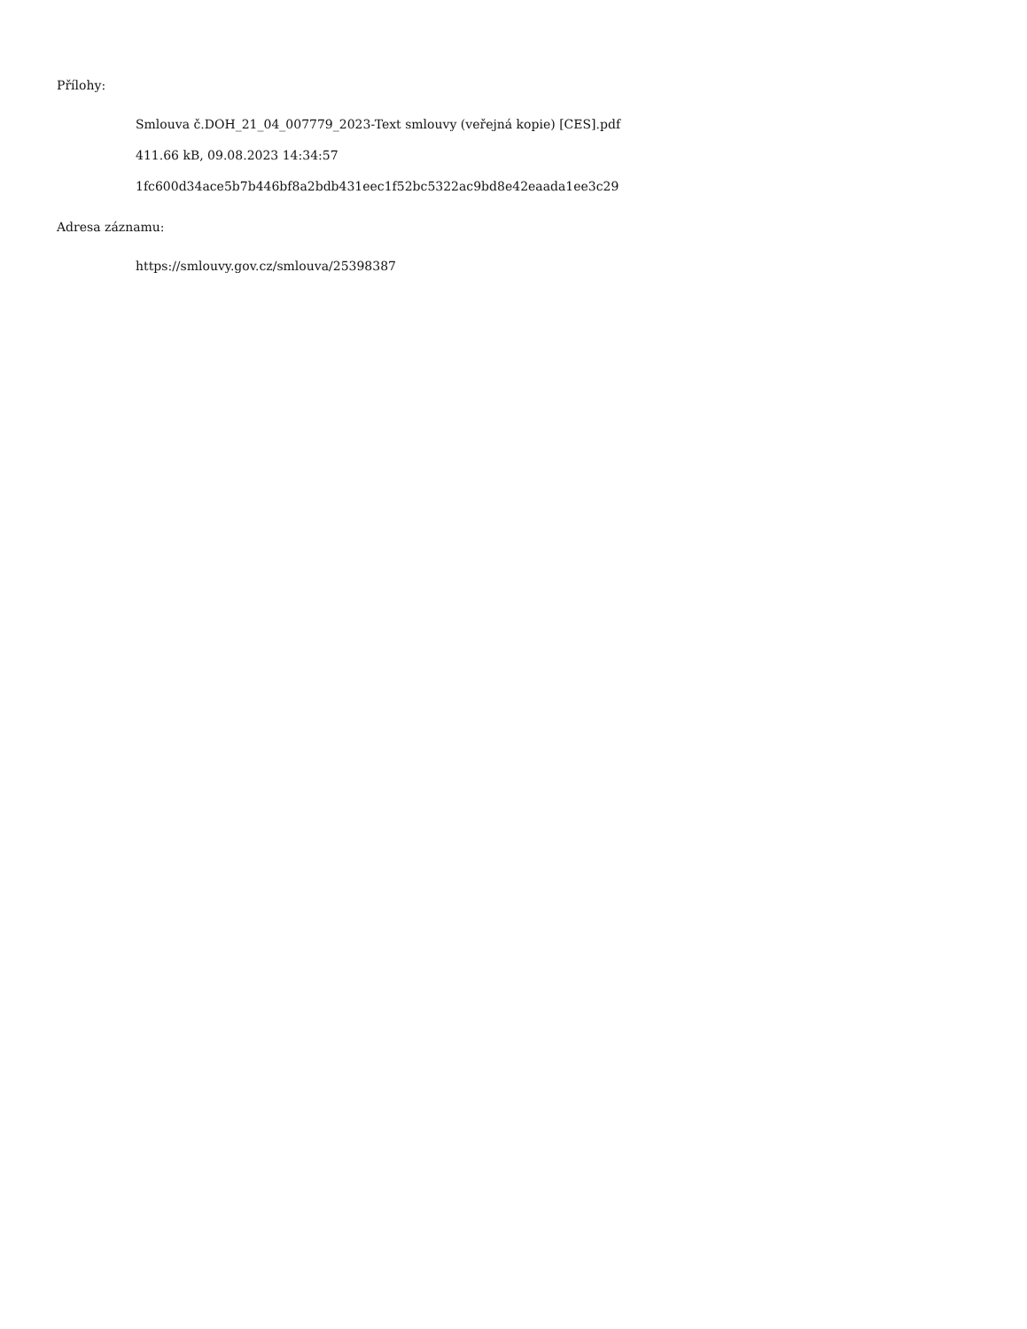Přílohy:
Smlouva č.DOH_21_04_007779_2023-Text smlouvy (veřejná kopie) [CES].pdf
411.66 kB, 09.08.2023 14:34:57
1fc600d34ace5b7b446bf8a2bdb431eec1f52bc5322ac9bd8e42eaada1ee3c29
Adresa záznamu:
https://smlouvy.gov.cz/smlouva/25398387